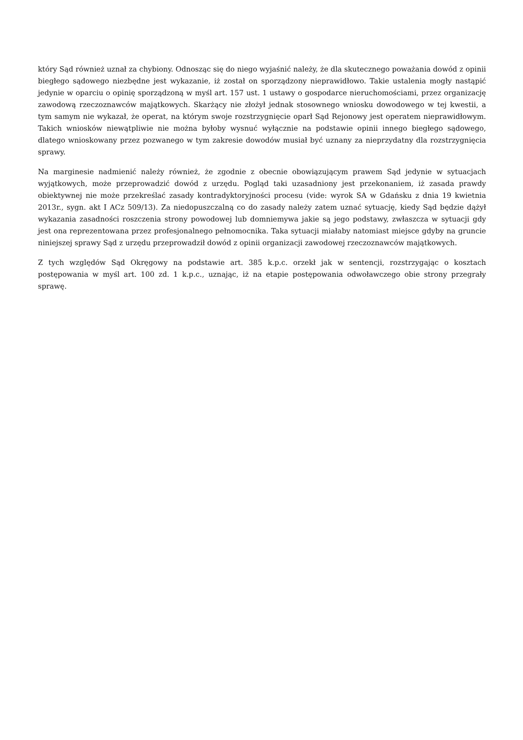który Sąd również uznał za chybiony. Odnosząc się do niego wyjaśnić należy, że dla skutecznego poważania dowód z opinii biegłego sądowego niezbędne jest wykazanie, iż został on sporządzony nieprawidłowo. Takie ustalenia mogły nastąpić jedynie w oparciu o opinię sporządzoną w myśl art. 157 ust. 1 ustawy o gospodarce nieruchomościami, przez organizację zawodową rzeczoznawców majątkowych. Skarżący nie złożył jednak stosownego wniosku dowodowego w tej kwestii, a tym samym nie wykazał, że operat, na którym swoje rozstrzygnięcie oparł Sąd Rejonowy jest operatem nieprawidłowym. Takich wniosków niewątpliwie nie można byłoby wysnuć wyłącznie na podstawie opinii innego biegłego sądowego, dlatego wnioskowany przez pozwanego w tym zakresie dowodów musiał być uznany za nieprzydatny dla rozstrzygnięcia sprawy.
Na marginesie nadmienić należy również, że zgodnie z obecnie obowiązującym prawem Sąd jedynie w sytuacjach wyjątkowych, może przeprowadzić dowód z urzędu. Pogląd taki uzasadniony jest przekonaniem, iż zasada prawdy obiektywnej nie może przekreślać zasady kontradyktoryjności procesu (vide: wyrok SA w Gdańsku z dnia 19 kwietnia 2013r., sygn. akt I ACz 509/13). Za niedopuszczalną co do zasady należy zatem uznać sytuację, kiedy Sąd będzie dążył wykazania zasadności roszczenia strony powodowej lub domniemywa jakie są jego podstawy, zwłaszcza w sytuacji gdy jest ona reprezentowana przez profesjonalnego pełnomocnika. Taka sytuacji miałaby natomiast miejsce gdyby na gruncie niniejszej sprawy Sąd z urzędu przeprowadził dowód z opinii organizacji zawodowej rzeczoznawców majątkowych.
Z tych względów Sąd Okręgowy na podstawie art. 385 k.p.c. orzekł jak w sentencji, rozstrzygając o kosztach postępowania w myśl art. 100 zd. 1 k.p.c., uznając, iż na etapie postępowania odwoławczego obie strony przegrały sprawę.